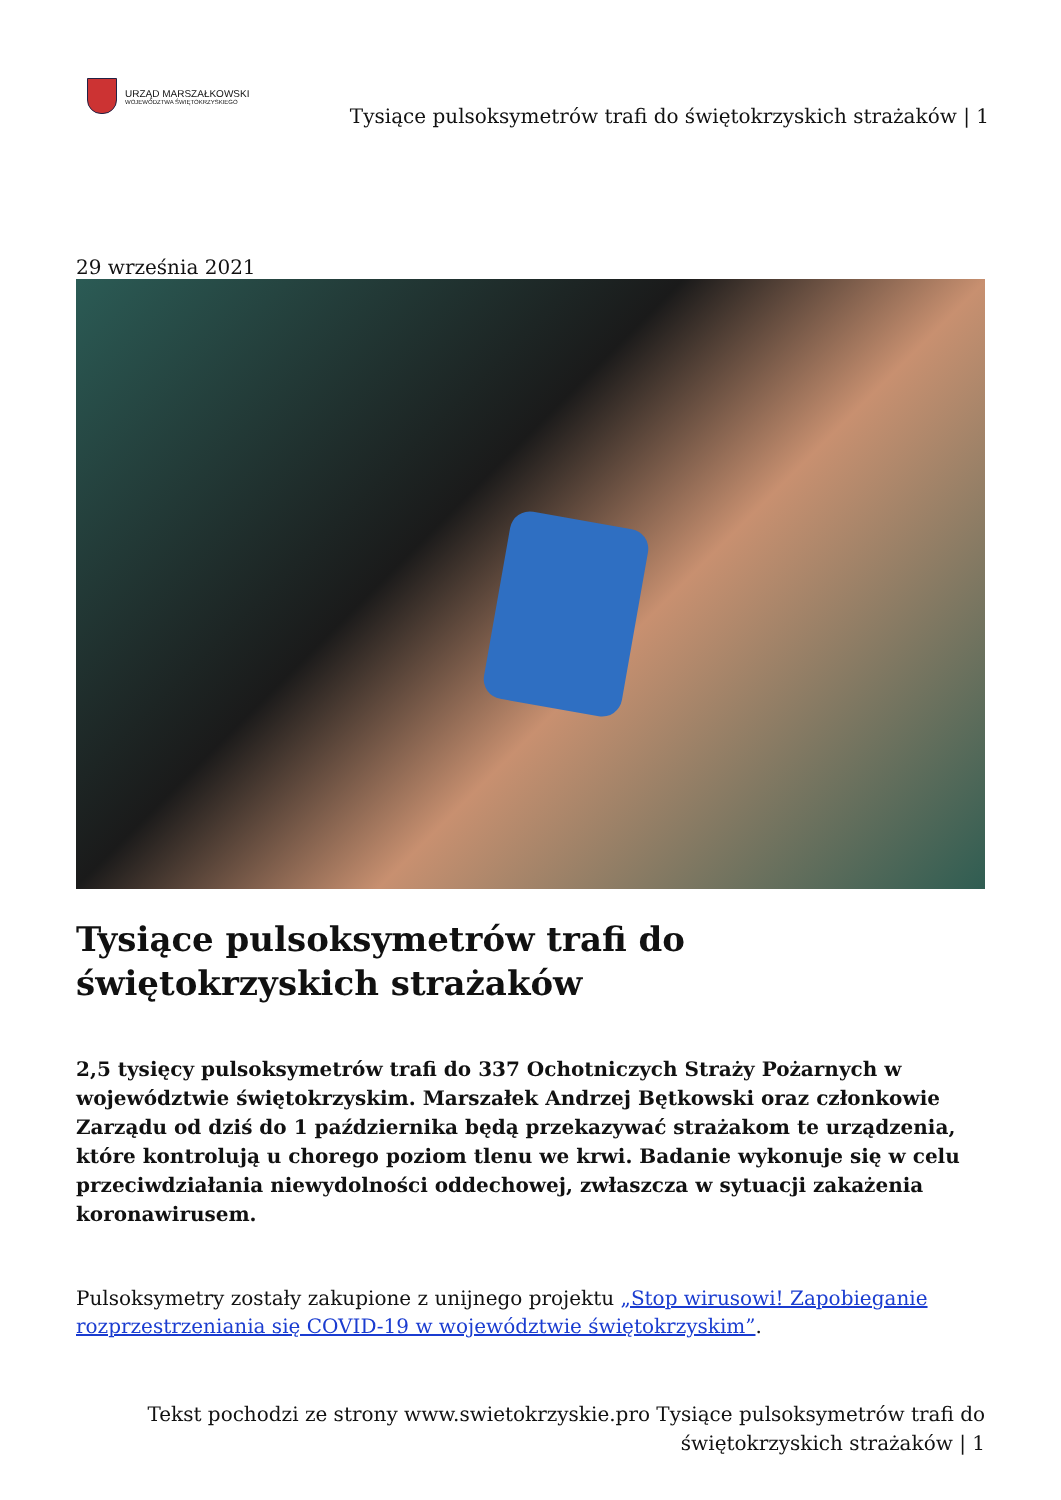URZĄD MARSZAŁKOWSKI
WOJEWÓDZTWA ŚWIĘTOKRZYSKIEGO
Tysiące pulsoksymetrów trafi do świętokrzyskich strażaków | 1
29 września 2021
Tysiące pulsoksymetrów trafi do świętokrzyskich strażaków
2,5 tysięcy pulsoksymetrów trafi do 337 Ochotniczych Straży Pożarnych w województwie świętokrzyskim. Marszałek Andrzej Bętkowski oraz członkowie Zarządu od dziś do 1 października będą przekazywać strażakom te urządzenia, które kontrolują u chorego poziom tlenu we krwi. Badanie wykonuje się w celu przeciwdziałania niewydolności oddechowej, zwłaszcza w sytuacji zakażenia koronawirusem.
Pulsoksymetry zostały zakupione z unijnego projektu „Stop wirusowi! Zapobieganie rozprzestrzeniania się COVID-19 w województwie świętokrzyskim”.
Tekst pochodzi ze strony www.swietokrzyskie.pro Tysiące pulsoksymetrów trafi do
świętokrzyskich strażaków | 1